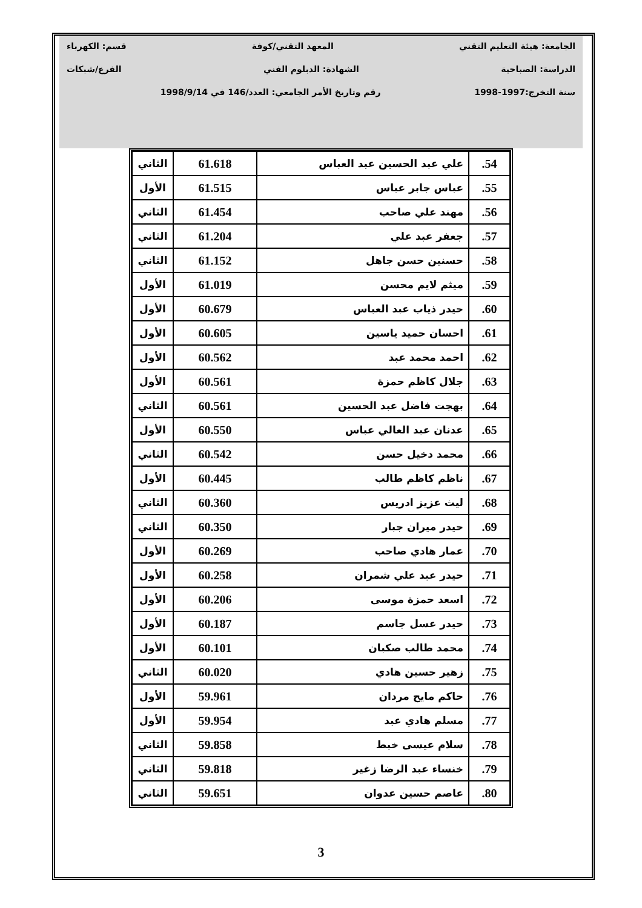الجامعة: هيئة التعليم التقني المعهد التقني/كوفة قسم: الكهرباء
الدراسة: الصباحية الشهادة: الدبلوم الفني الفرع/شبكات
سنة التخرج:1997-1998 رقم وتاريخ الأمر الجامعي: العدد/146 في 1998/9/14
| 54. | علي عبد الحسين عبد العباس | 61.618 | الثاني |
| 55. | عباس جابر عباس | 61.515 | الأول |
| 56. | مهند علي صاحب | 61.454 | الثاني |
| 57. | جعفر عبد علي | 61.204 | الثاني |
| 58. | حسنين حسن جاهل | 61.152 | الثاني |
| 59. | ميثم لايم محسن | 61.019 | الأول |
| 60. | حيدر ذياب عبد العباس | 60.679 | الأول |
| 61. | احسان حميد ياسين | 60.605 | الأول |
| 62. | احمد محمد عبد | 60.562 | الأول |
| 63. | جلال كاظم حمزة | 60.561 | الأول |
| 64. | بهجت فاضل عبد الحسين | 60.561 | الثاني |
| 65. | عدنان عبد العالي عباس | 60.550 | الأول |
| 66. | محمد دخيل حسن | 60.542 | الثاني |
| 67. | ناظم كاظم طالب | 60.445 | الأول |
| 68. | ليث عزيز ادريس | 60.360 | الثاني |
| 69. | حيدر ميران جبار | 60.350 | الثاني |
| 70. | عمار هادي صاحب | 60.269 | الأول |
| 71. | حيدر عبد علي شمران | 60.258 | الأول |
| 72. | اسعد حمزة موسى | 60.206 | الأول |
| 73. | حيدر عسل جاسم | 60.187 | الأول |
| 74. | محمد طالب صكبان | 60.101 | الأول |
| 75. | زهير حسين هادي | 60.020 | الثاني |
| 76. | حاكم مايح مردان | 59.961 | الأول |
| 77. | مسلم هادي عبد | 59.954 | الأول |
| 78. | سلام عيسى خبط | 59.858 | الثاني |
| 79. | خنساء عبد الرضا زغير | 59.818 | الثاني |
| 80. | عاصم حسين عدوان | 59.651 | الثاني |
3